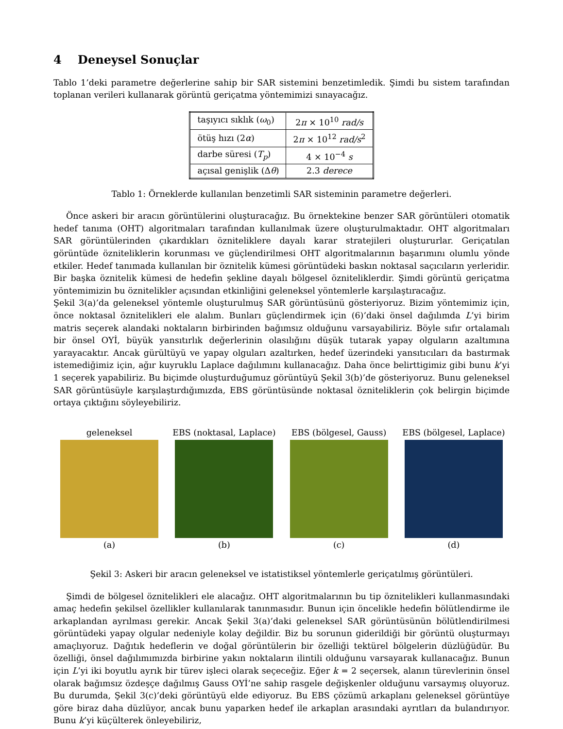4 Deneysel Sonuçlar
Tablo 1’deki parametre değerlerine sahip bir SAR sistemini benzetimledik. Şimdi bu sistem tarafından toplanan verileri kullanarak görüntü geriçatma yöntemimizi sınayacağız.
| taşıyıcı sıklık ( ω<sub>0</sub>) | 2 π × 10<sup>10</sup> rad/s |
| ötüş hızı (2 α ) | 2 π × 10<sup>12</sup> rad/s<sup>2</sup> |
| darbe süresi ( T<sub>p</sub> ) | 4 × 10<sup>−4</sup> s |
| açısal genişlik (Δ θ ) | 2.3 derece |
Tablo 1: Örneklerde kullanılan benzetimli SAR sisteminin parametre değerleri.
Önce askeri bir aracın görüntülerini oluşturacağız. Bu örnektekine benzer SAR görüntüleri otomatik hedef tanıma (OHT) algoritmaları tarafından kullanılmak üzere oluşturulmaktadır. OHT algoritmaları SAR görüntülerinden çıkardıkları özniteliklere dayalı karar stratejileri oluştururlar. Geriçatılan görüntüde özniteliklerin korunması ve güçlendirilmesi OHT algoritmalarının başarımını olumlu yönde etkiler. Hedef tanımada kullanılan bir öznitelik kümesi görüntüdeki baskın noktasal saçıcıların yerleridir. Bir başka öznitelik kümesi de hedefin şekline dayalı bölgesel özniteliklerdir. Şimdi görüntü geriçatma yöntemimizin bu öznitelikler açısından etkinliğini geleneksel yöntemlerle karşılaştıracağız.
Şekil 3(a)’da geleneksel yöntemle oluşturulmuş SAR görüntüsünü gösteriyoruz. Bizim yöntemimiz için, önce noktasal öznitelikleri ele alalım. Bunları güçlendirmek için (6)’daki önsel dağılımda L’yi birim matris seçerek alandaki noktaların birbirinden bağımsız olduğunu varsayabiliriz. Böyle sıfır ortalamalı bir önsel OYİ, büyük yansıtırlık değerlerinin olasılığını düşük tutarak yapay olguların azaltımına yarayacaktır. Ancak gürültüyü ve yapay olguları azaltırken, hedef üzerindeki yansıtıcıları da bastırmak istemediğimiz için, ağır kuyruklu Laplace dağılımını kullanacağız. Daha önce belirttigimiz gibi bunu k’yi 1 seçerek yapabiliriz. Bu biçimde oluşturduğumuz görüntüyü Şekil 3(b)’de gösteriyoruz. Bunu geleneksel SAR görüntüsüyle karşılaştırdığımızda, EBS görüntüsünde noktasal özniteliklerin çok belirgin biçimde ortaya çıktığını söyleyebiliriz.
geleneksel
(a)
EBS (noktasal, Laplace)
(b)
EBS (bölgesel, Gauss)
(c)
EBS (bölgesel, Laplace)
(d)
Şekil 3: Askeri bir aracın geleneksel ve istatistiksel yöntemlerle geriçatılmış görüntüleri.
Şimdi de bölgesel öznitelikleri ele alacağız. OHT algoritmalarının bu tip öznitelikleri kullanmasındaki amaç hedefin şekilsel özellikler kullanılarak tanınmasıdır. Bunun için öncelikle hedefin bölütlendirme ile arkaplandan ayrılması gerekir. Ancak Şekil 3(a)’daki geleneksel SAR görüntüsünün bölütlendirilmesi görüntüdeki yapay olgular nedeniyle kolay değildir. Biz bu sorunun giderildiği bir görüntü oluşturmayı amaçlıyoruz. Dağıtık hedeflerin ve doğal görüntülerin bir özelliği tektürel bölgelerin düzlüğüdür. Bu özelliği, önsel dağılımımızda birbirine yakın noktaların ilintili olduğunu varsayarak kullanacağız. Bunun için L’yi iki boyutlu ayrık bir türev işleci olarak seçeceğiz. Eğer k = 2 seçersek, alanın türevlerinin önsel olarak bağımsız özdeşçe dağılmış Gauss OYİ’ne sahip rasgele değişkenler olduğunu varsaymış oluyoruz. Bu durumda, Şekil 3(c)’deki görüntüyü elde ediyoruz. Bu EBS çözümü arkaplanı geleneksel görüntüye göre biraz daha düzlüyor, ancak bunu yaparken hedef ile arkaplan arasındaki ayrıtları da bulandırıyor. Bunu k’yi küçülterek önleyebiliriz,